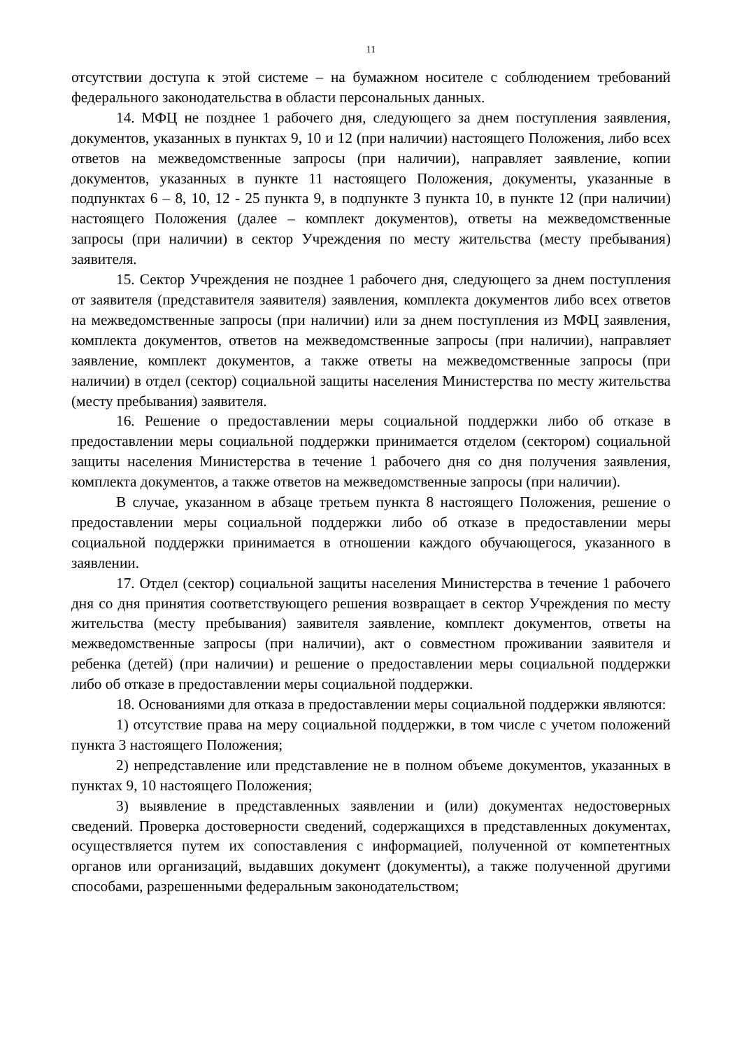11
отсутствии доступа к этой системе – на бумажном носителе с соблюдением требований федерального законодательства в области персональных данных.
14. МФЦ не позднее 1 рабочего дня, следующего за днем поступления заявления, документов, указанных в пунктах 9, 10 и 12 (при наличии) настоящего Положения, либо всех ответов на межведомственные запросы (при наличии), направляет заявление, копии документов, указанных в пункте 11 настоящего Положения, документы, указанные в подпунктах 6 – 8, 10, 12 - 25 пункта 9, в подпункте 3 пункта 10, в пункте 12 (при наличии) настоящего Положения (далее – комплект документов), ответы на межведомственные запросы (при наличии) в сектор Учреждения по месту жительства (месту пребывания) заявителя.
15. Сектор Учреждения не позднее 1 рабочего дня, следующего за днем поступления от заявителя (представителя заявителя) заявления, комплекта документов либо всех ответов на межведомственные запросы (при наличии) или за днем поступления из МФЦ заявления, комплекта документов, ответов на межведомственные запросы (при наличии), направляет заявление, комплект документов, а также ответы на межведомственные запросы (при наличии) в отдел (сектор) социальной защиты населения Министерства по месту жительства (месту пребывания) заявителя.
16. Решение о предоставлении меры социальной поддержки либо об отказе в предоставлении меры социальной поддержки принимается отделом (сектором) социальной защиты населения Министерства в течение 1 рабочего дня со дня получения заявления, комплекта документов, а также ответов на межведомственные запросы (при наличии).
В случае, указанном в абзаце третьем пункта 8 настоящего Положения, решение о предоставлении меры социальной поддержки либо об отказе в предоставлении меры социальной поддержки принимается в отношении каждого обучающегося, указанного в заявлении.
17. Отдел (сектор) социальной защиты населения Министерства в течение 1 рабочего дня со дня принятия соответствующего решения возвращает в сектор Учреждения по месту жительства (месту пребывания) заявителя заявление, комплект документов, ответы на межведомственные запросы (при наличии), акт о совместном проживании заявителя и ребенка (детей) (при наличии) и решение о предоставлении меры социальной поддержки либо об отказе в предоставлении меры социальной поддержки.
18. Основаниями для отказа в предоставлении меры социальной поддержки являются:
1) отсутствие права на меру социальной поддержки, в том числе с учетом положений пункта 3 настоящего Положения;
2) непредставление или представление не в полном объеме документов, указанных в пунктах 9, 10 настоящего Положения;
3) выявление в представленных заявлении и (или) документах недостоверных сведений. Проверка достоверности сведений, содержащихся в представленных документах, осуществляется путем их сопоставления с информацией, полученной от компетентных органов или организаций, выдавших документ (документы), а также полученной другими способами, разрешенными федеральным законодательством;